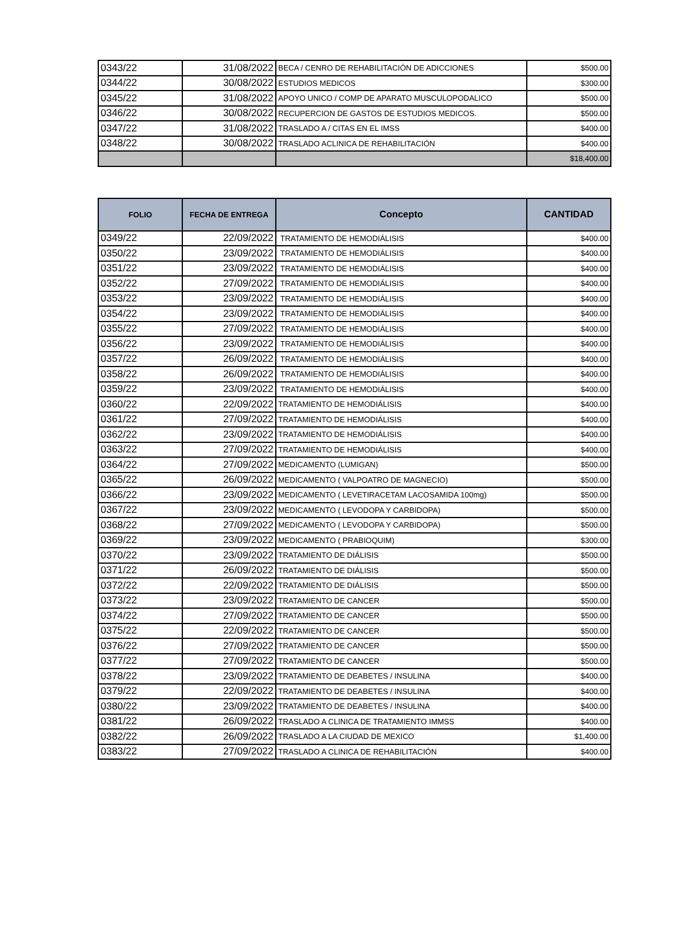| 0343/22 | 31/08/2022 | BECA / CENRO DE REHABILITACIÓN DE ADICCIONES | $500.00 |
| 0344/22 | 30/08/2022 | ESTUDIOS MEDICOS | $300.00 |
| 0345/22 | 31/08/2022 | APOYO UNICO / COMP DE APARATO MUSCULOPODALICO | $500.00 |
| 0346/22 | 30/08/2022 | RECUPERCION DE GASTOS DE ESTUDIOS MEDICOS. | $500.00 |
| 0347/22 | 31/08/2022 | TRASLADO A / CITAS EN EL IMSS | $400.00 |
| 0348/22 | 30/08/2022 | TRASLADO ACLINICA DE REHABILITACIÓN | $400.00 |
| | | | $18,400.00 |
| FOLIO | FECHA DE ENTREGA | Concepto | CANTIDAD |
| --- | --- | --- | --- |
| 0349/22 | 22/09/2022 | TRATAMIENTO DE HEMODIÁLISIS | $400.00 |
| 0350/22 | 23/09/2022 | TRATAMIENTO DE HEMODIÁLISIS | $400.00 |
| 0351/22 | 23/09/2022 | TRATAMIENTO DE HEMODIÁLISIS | $400.00 |
| 0352/22 | 27/09/2022 | TRATAMIENTO DE HEMODIÁLISIS | $400.00 |
| 0353/22 | 23/09/2022 | TRATAMIENTO DE HEMODIÁLISIS | $400.00 |
| 0354/22 | 23/09/2022 | TRATAMIENTO DE HEMODIÁLISIS | $400.00 |
| 0355/22 | 27/09/2022 | TRATAMIENTO DE HEMODIÁLISIS | $400.00 |
| 0356/22 | 23/09/2022 | TRATAMIENTO DE HEMODIÁLISIS | $400.00 |
| 0357/22 | 26/09/2022 | TRATAMIENTO DE HEMODIÁLISIS | $400.00 |
| 0358/22 | 26/09/2022 | TRATAMIENTO DE HEMODIÁLISIS | $400.00 |
| 0359/22 | 23/09/2022 | TRATAMIENTO DE HEMODIÁLISIS | $400.00 |
| 0360/22 | 22/09/2022 | TRATAMIENTO DE HEMODIÁLISIS | $400.00 |
| 0361/22 | 27/09/2022 | TRATAMIENTO DE HEMODIÁLISIS | $400.00 |
| 0362/22 | 23/09/2022 | TRATAMIENTO DE HEMODIÁLISIS | $400.00 |
| 0363/22 | 27/09/2022 | TRATAMIENTO DE HEMODIÁLISIS | $400.00 |
| 0364/22 | 27/09/2022 | MEDICAMENTO (LUMIGAN) | $500.00 |
| 0365/22 | 26/09/2022 | MEDICAMENTO ( VALPOATRO DE MAGNECIO) | $500.00 |
| 0366/22 | 23/09/2022 | MEDICAMENTO ( LEVETIRACETAM LACOSAMIDA 100mg) | $500.00 |
| 0367/22 | 23/09/2022 | MEDICAMENTO ( LEVODOPA Y CARBIDOPA) | $500.00 |
| 0368/22 | 27/09/2022 | MEDICAMENTO ( LEVODOPA Y CARBIDOPA) | $500.00 |
| 0369/22 | 23/09/2022 | MEDICAMENTO ( PRABIOQUIM) | $300.00 |
| 0370/22 | 23/09/2022 | TRATAMIENTO DE DIÁLISIS | $500.00 |
| 0371/22 | 26/09/2022 | TRATAMIENTO DE DIÁLISIS | $500.00 |
| 0372/22 | 22/09/2022 | TRATAMIENTO DE DIÁLISIS | $500.00 |
| 0373/22 | 23/09/2022 | TRATAMIENTO DE CANCER | $500.00 |
| 0374/22 | 27/09/2022 | TRATAMIENTO DE CANCER | $500.00 |
| 0375/22 | 22/09/2022 | TRATAMIENTO DE CANCER | $500.00 |
| 0376/22 | 27/09/2022 | TRATAMIENTO DE CANCER | $500.00 |
| 0377/22 | 27/09/2022 | TRATAMIENTO DE CANCER | $500.00 |
| 0378/22 | 23/09/2022 | TRATAMIENTO DE DEABETES / INSULINA | $400.00 |
| 0379/22 | 22/09/2022 | TRATAMIENTO DE DEABETES / INSULINA | $400.00 |
| 0380/22 | 23/09/2022 | TRATAMIENTO DE DEABETES / INSULINA | $400.00 |
| 0381/22 | 26/09/2022 | TRASLADO A CLINICA DE TRATAMIENTO IMMSS | $400.00 |
| 0382/22 | 26/09/2022 | TRASLADO A LA CIUDAD DE MEXICO | $1,400.00 |
| 0383/22 | 27/09/2022 | TRASLADO A CLINICA DE REHABILITACIÓN | $400.00 |